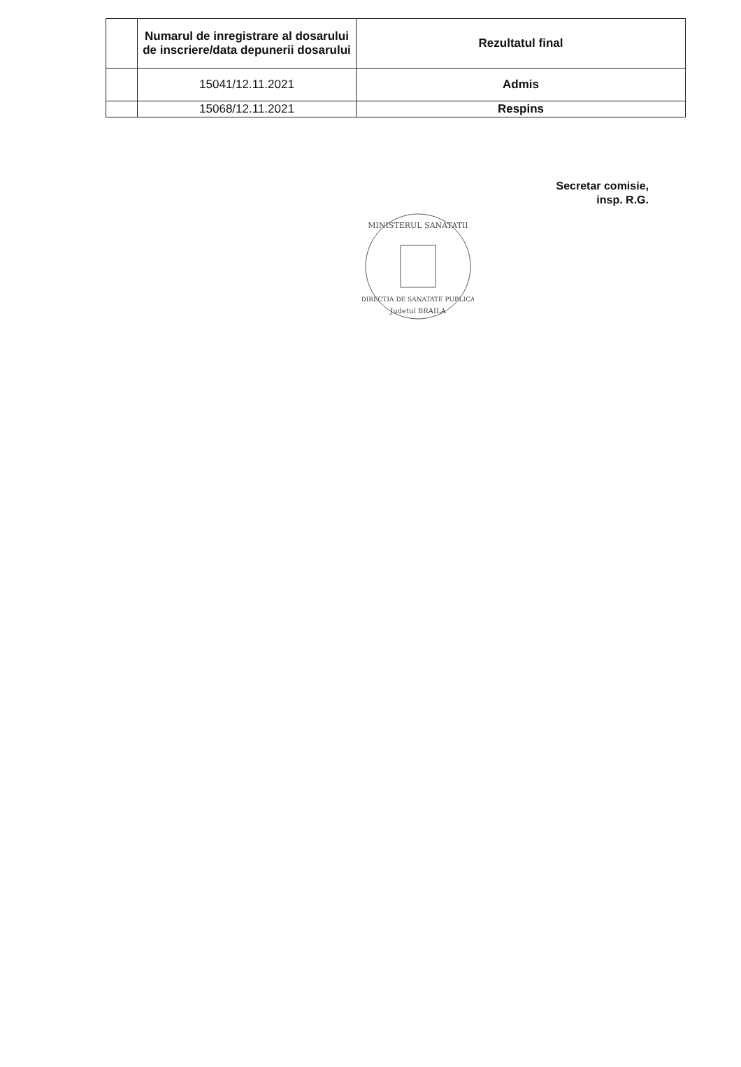| | Numarul de inregistrare al dosarului de inscriere/data depunerii dosarului | Rezultatul final |
| --- | --- | --- |
| | 15041/12.11.2021 | Admis |
| | 15068/12.11.2021 | Respins |
Secretar comisie,
insp. R.G.
MINISTERUL SANATATII
DIRECTIA DE SANATATE PUBLICA
Judetul BRAILA